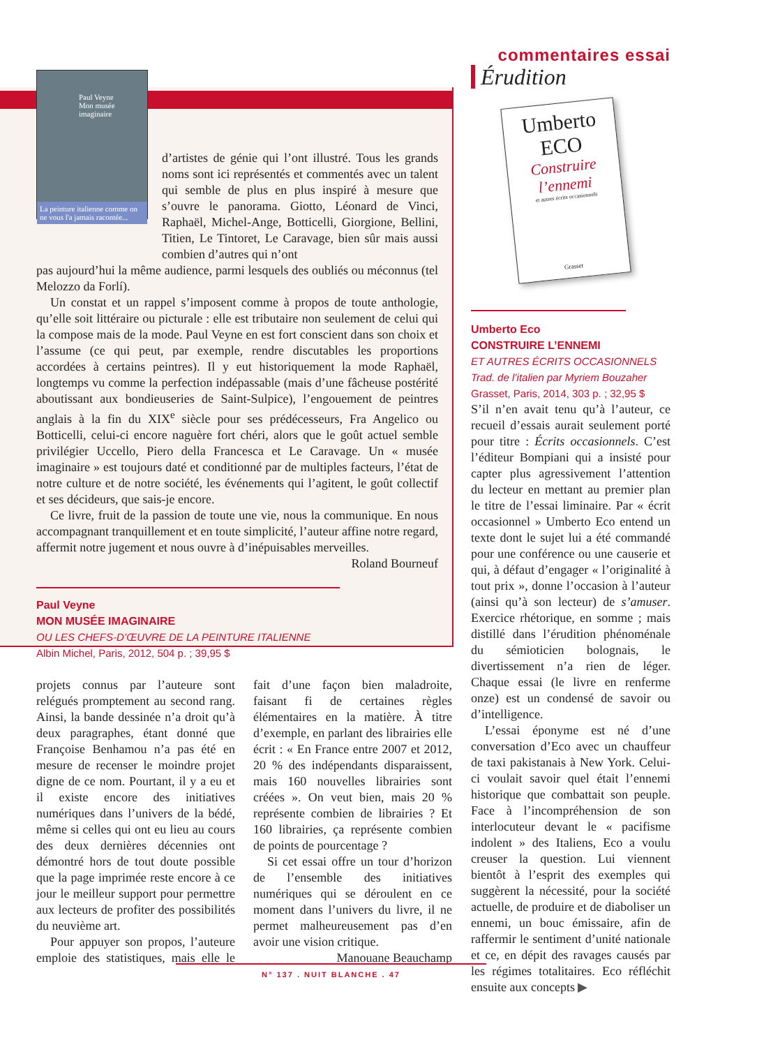Paul Veyne
Mon musée imaginaire
La peinture italienne comme on ne vous l'a jamais racontée...
d’artistes de génie qui l’ont illustré. Tous les grands noms sont ici représentés et commentés avec un talent qui semble de plus en plus inspiré à mesure que s’ouvre le panorama. Giotto, Léonard de Vinci, Raphaël, Michel-Ange, Botticelli, Giorgione, Bellini, Titien, Le Tintoret, Le Caravage, bien sûr mais aussi combien d’autres qui n’ont
pas aujourd’hui la même audience, parmi lesquels des oubliés ou méconnus (tel Melozzo da Forlí).
Un constat et un rappel s’imposent comme à propos de toute anthologie, qu’elle soit littéraire ou picturale : elle est tributaire non seulement de celui qui la compose mais de la mode. Paul Veyne en est fort conscient dans son choix et l’assume (ce qui peut, par exemple, rendre discutables les proportions accordées à certains peintres). Il y eut historiquement la mode Raphaël, longtemps vu comme la perfection indépassable (mais d’une fâcheuse postérité aboutissant aux bondieuseries de Saint-Sulpice), l’engouement de peintres anglais à la fin du XIX<sup>e</sup> siècle pour ses prédécesseurs, Fra Angelico ou Botticelli, celui-ci encore naguère fort chéri, alors que le goût actuel semble privilégier Uccello, Piero della Francesca et Le Caravage. Un « musée imaginaire » est toujours daté et conditionné par de multiples facteurs, l’état de notre culture et de notre société, les événements qui l’agitent, le goût collectif et ses décideurs, que sais-je encore.
Ce livre, fruit de la passion de toute une vie, nous la communique. En nous accompagnant tranquillement et en toute simplicité, l’auteur affine notre regard, affermit notre jugement et nous ouvre à d’inépuisables merveilles.
Roland Bourneuf
Paul Veyne
MON MUSÉE IMAGINAIRE
OU LES CHEFS-D’ŒUVRE DE LA PEINTURE ITALIENNE
Albin Michel, Paris, 2012, 504 p. ; 39,95 $
projets connus par l’auteure sont relégués promptement au second rang. Ainsi, la bande dessinée n’a droit qu’à deux paragraphes, étant donné que Françoise Benhamou n’a pas été en mesure de recenser le moindre projet digne de ce nom. Pourtant, il y a eu et il existe encore des initiatives numériques dans l’univers de la bédé, même si celles qui ont eu lieu au cours des deux dernières décennies ont démontré hors de tout doute possible que la page imprimée reste encore à ce jour le meilleur support pour permettre aux lecteurs de profiter des possibilités du neuvième art.
Pour appuyer son propos, l’auteure emploie des statistiques, mais elle le fait d’une façon bien maladroite, faisant fi de certaines règles élémentaires en la matière. À titre d’exemple, en parlant des librairies elle écrit : « En France entre 2007 et 2012, 20 % des indépendants disparaissent, mais 160 nouvelles librairies sont créées ». On veut bien, mais 20 % représente combien de librairies ? Et 160 librairies, ça représente combien de points de pourcentage ?
Si cet essai offre un tour d’horizon de l’ensemble des initiatives numériques qui se déroulent en ce moment dans l’univers du livre, il ne permet malheureusement pas d’en avoir une vision critique.
Manouane Beauchamp
commentaires essai
Érudition
Umberto
ECO
Construire l’ennemi
et autres écrits occasionnels
Grasset
Umberto Eco
CONSTRUIRE L’ENNEMI
ET AUTRES ÉCRITS OCCASIONNELS
Trad. de l’italien par Myriem Bouzaher
Grasset, Paris, 2014, 303 p. ; 32,95 $
S’il n’en avait tenu qu’à l’auteur, ce recueil d’essais aurait seulement porté pour titre : Écrits occasionnels. C’est l’éditeur Bompiani qui a insisté pour capter plus agressivement l’attention du lecteur en mettant au premier plan le titre de l’essai liminaire. Par « écrit occasionnel » Umberto Eco entend un texte dont le sujet lui a été commandé pour une conférence ou une causerie et qui, à défaut d’engager « l’originalité à tout prix », donne l’occasion à l’auteur (ainsi qu’à son lecteur) de s’amuser. Exercice rhétorique, en somme ; mais distillé dans l’érudition phénoménale du sémioticien bolognais, le divertissement n’a rien de léger. Chaque essai (le livre en renferme onze) est un condensé de savoir ou d’intelligence.
L’essai éponyme est né d’une conversation d’Eco avec un chauffeur de taxi pakistanais à New York. Celui-ci voulait savoir quel était l’ennemi historique que combattait son peuple. Face à l’incompréhension de son interlocuteur devant le « pacifisme indolent » des Italiens, Eco a voulu creuser la question. Lui viennent bientôt à l’esprit des exemples qui suggèrent la nécessité, pour la société actuelle, de produire et de diaboliser un ennemi, un bouc émissaire, afin de raffermir le sentiment d’unité nationale et ce, en dépit des ravages causés par les régimes totalitaires. Eco réfléchit ensuite aux concepts ▶
N° 137 . NUIT BLANCHE . 47